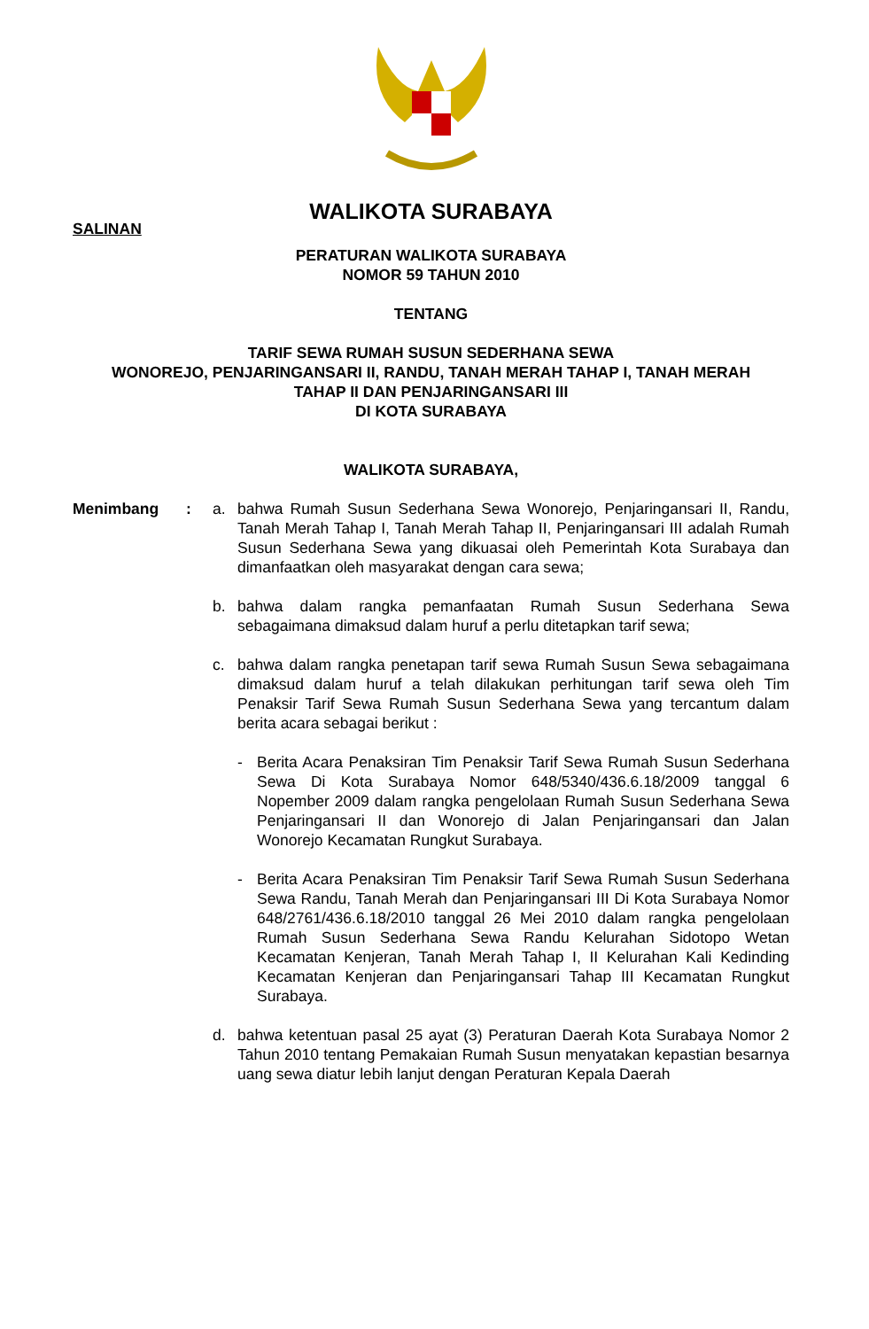WALIKOTA SURABAYA
SALINAN
PERATURAN WALIKOTA SURABAYA
NOMOR 59 TAHUN 2010
TENTANG
TARIF SEWA RUMAH SUSUN SEDERHANA SEWA
WONOREJO, PENJARINGANSARI II, RANDU, TANAH MERAH TAHAP I, TANAH MERAH
TAHAP II DAN PENJARINGANSARI III
DI KOTA SURABAYA
WALIKOTA SURABAYA,
Menimbang : a. bahwa Rumah Susun Sederhana Sewa Wonorejo, Penjaringansari II, Randu, Tanah Merah Tahap I, Tanah Merah Tahap II, Penjaringansari III adalah Rumah Susun Sederhana Sewa yang dikuasai oleh Pemerintah Kota Surabaya dan dimanfaatkan oleh masyarakat dengan cara sewa;
b. bahwa dalam rangka pemanfaatan Rumah Susun Sederhana Sewa sebagaimana dimaksud dalam huruf a perlu ditetapkan tarif sewa;
c. bahwa dalam rangka penetapan tarif sewa Rumah Susun Sewa sebagaimana dimaksud dalam huruf a telah dilakukan perhitungan tarif sewa oleh Tim Penaksir Tarif Sewa Rumah Susun Sederhana Sewa yang tercantum dalam berita acara sebagai berikut :
- Berita Acara Penaksiran Tim Penaksir Tarif Sewa Rumah Susun Sederhana Sewa Di Kota Surabaya Nomor 648/5340/436.6.18/2009 tanggal 6 Nopember 2009 dalam rangka pengelolaan Rumah Susun Sederhana Sewa Penjaringansari II dan Wonorejo di Jalan Penjaringansari dan Jalan Wonorejo Kecamatan Rungkut Surabaya.
- Berita Acara Penaksiran Tim Penaksir Tarif Sewa Rumah Susun Sederhana Sewa Randu, Tanah Merah dan Penjaringansari III Di Kota Surabaya Nomor 648/2761/436.6.18/2010 tanggal 26 Mei 2010 dalam rangka pengelolaan Rumah Susun Sederhana Sewa Randu Kelurahan Sidotopo Wetan Kecamatan Kenjeran, Tanah Merah Tahap I, II Kelurahan Kali Kedinding Kecamatan Kenjeran dan Penjaringansari Tahap III Kecamatan Rungkut Surabaya.
d. bahwa ketentuan pasal 25 ayat (3) Peraturan Daerah Kota Surabaya Nomor 2 Tahun 2010 tentang Pemakaian Rumah Susun menyatakan kepastian besarnya uang sewa diatur lebih lanjut dengan Peraturan Kepala Daerah